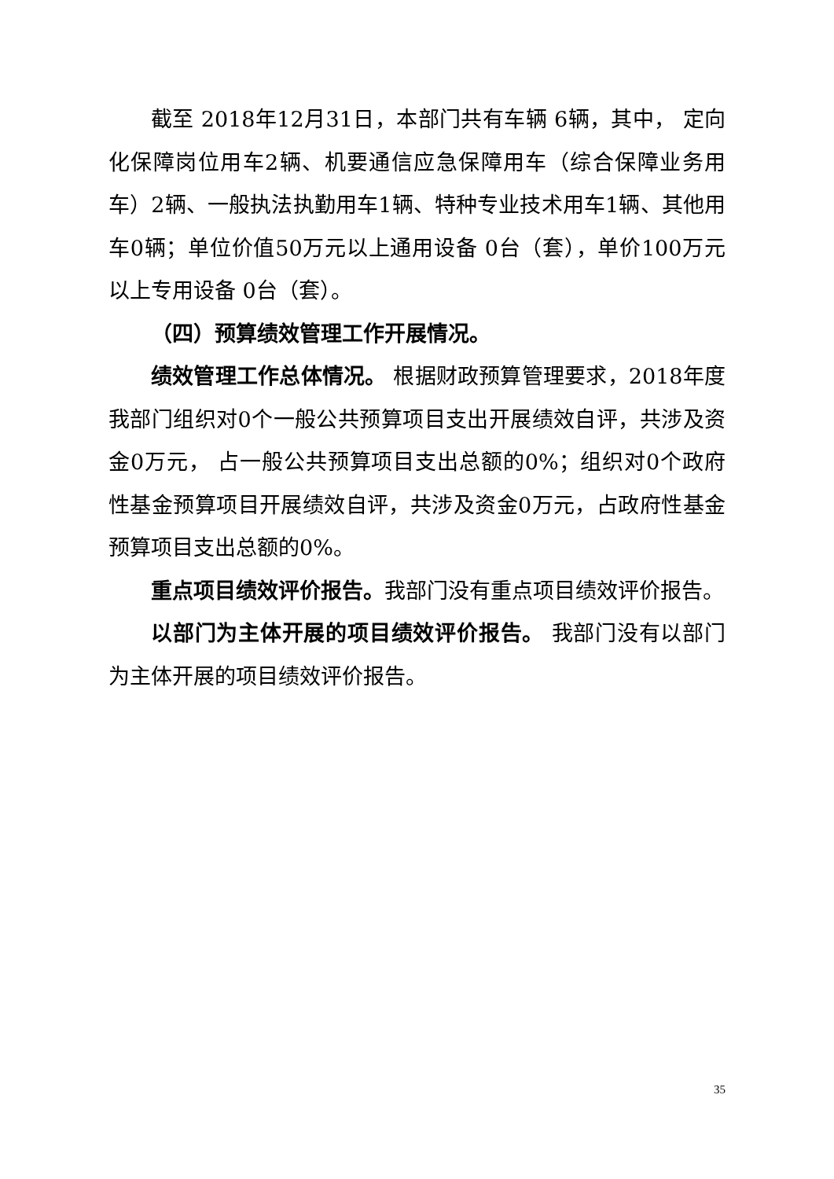截至 2018年12月31日，本部门共有车辆 6辆，其中， 定向化保障岗位用车2辆、机要通信应急保障用车（综合保障业务用车）2辆、一般执法执勤用车1辆、特种专业技术用车1辆、其他用车0辆；单位价值50万元以上通用设备 0台（套），单价100万元以上专用设备 0台（套）。
（四）预算绩效管理工作开展情况。
绩效管理工作总体情况。 根据财政预算管理要求，2018年度我部门组织对0个一般公共预算项目支出开展绩效自评，共涉及资金0万元， 占一般公共预算项目支出总额的0%；组织对0个政府性基金预算项目开展绩效自评，共涉及资金0万元，占政府性基金预算项目支出总额的0%。
重点项目绩效评价报告。我部门没有重点项目绩效评价报告。
以部门为主体开展的项目绩效评价报告。 我部门没有以部门为主体开展的项目绩效评价报告。
35